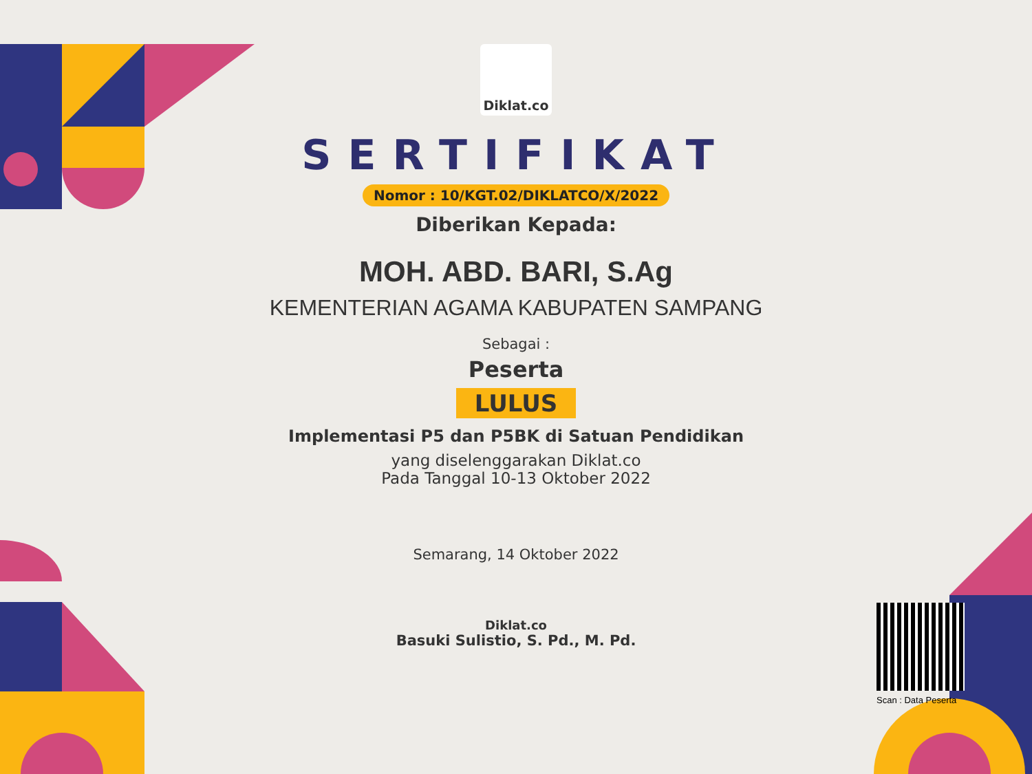Diklat.co
SERTIFIKAT
Nomor : 10/KGT.02/DIKLATCO/X/2022
Diberikan Kepada:
MOH. ABD. BARI, S.Ag
KEMENTERIAN AGAMA KABUPATEN SAMPANG
Sebagai :
Peserta
LULUS
Implementasi P5 dan P5BK di Satuan Pendidikan
yang diselenggarakan Diklat.co
Pada Tanggal 10-13 Oktober 2022
Semarang, 14 Oktober 2022
Diklat.co
Basuki Sulistio, S. Pd., M. Pd.
Scan : Data Peserta